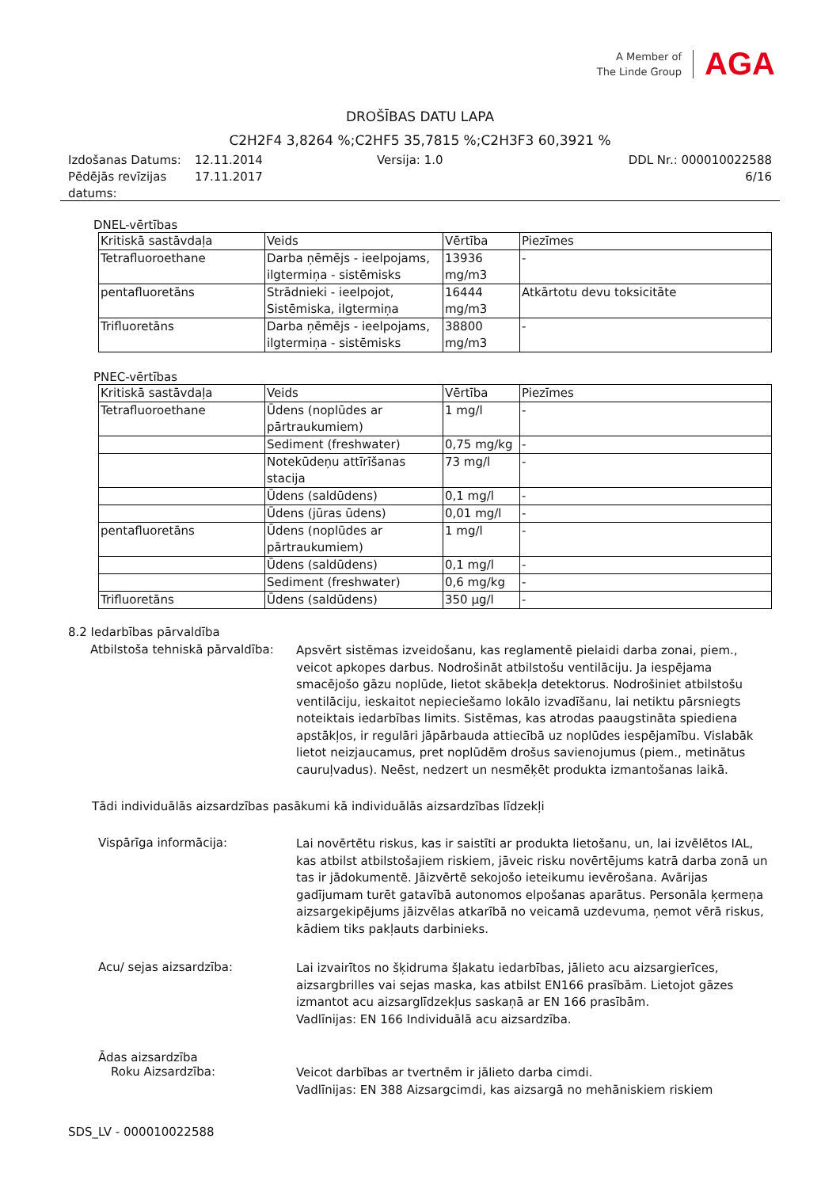A Member of
The Linde Group
AGA
DROŠĪBAS DATU LAPA
C2H2F4 3,8264 %;C2HF5 35,7815 %;C2H3F3 60,3921 %
| Izdošanas Datums: | 12.11.2014 | Versija: 1.0 | DDL Nr.: 000010022588 |
| Pēdējās revīzijas datums: | 17.11.2017 | | 6/16 |
DNEL-vērtības
| Kritiskā sastāvdaļa | Veids | Vērtība | Piezīmes |
| --- | --- | --- | --- |
| Tetrafluoroethane | Darba ņēmējs - ieelpojams, ilgtermiņa - sistēmisks | 13936 mg/m3 | - |
| pentafluoretāns | Strādnieki - ieelpojot, Sistēmiska, ilgtermiņa | 16444 mg/m3 | Atkārtotu devu toksicitāte |
| Trifluoretāns | Darba ņēmējs - ieelpojams, ilgtermiņa - sistēmisks | 38800 mg/m3 | - |
PNEC-vērtības
| Kritiskā sastāvdaļa | Veids | Vērtība | Piezīmes |
| --- | --- | --- | --- |
| Tetrafluoroethane | Ūdens (noplūdes ar pārtraukumiem) | 1 mg/l | - |
| | Sediment (freshwater) | 0,75 mg/kg | - |
| | Notekūdeņu attīrīšanas stacija | 73 mg/l | - |
| | Ūdens (saldūdens) | 0,1 mg/l | - |
| | Ūdens (jūras ūdens) | 0,01 mg/l | - |
| pentafluoretāns | Ūdens (noplūdes ar pārtraukumiem) | 1 mg/l | - |
| | Ūdens (saldūdens) | 0,1 mg/l | - |
| | Sediment (freshwater) | 0,6 mg/kg | - |
| Trifluoretāns | Ūdens (saldūdens) | 350 µg/l | - |
8.2 Iedarbības pārvaldība
Atbilstoša tehniskā pārvaldība:
Apsvērt sistēmas izveidošanu, kas reglamentē pielaidi darba zonai, piem., veicot apkopes darbus. Nodrošināt atbilstošu ventilāciju. Ja iespējama smacējošo gāzu noplūde, lietot skābekļa detektorus. Nodrošiniet atbilstošu ventilāciju, ieskaitot nepieciešamo lokālo izvadīšanu, lai netiktu pārsniegts noteiktais iedarbības limits. Sistēmas, kas atrodas paaugstināta spiediena apstākļos, ir regulāri jāpārbauda attiecībā uz noplūdes iespējamību. Vislabāk lietot neizjaucamus, pret noplūdēm drošus savienojumus (piem., metinātus cauruļvadus). Neēst, nedzert un nesmēķēt produkta izmantošanas laikā.
Tādi individuālās aizsardzības pasākumi kā individuālās aizsardzības līdzekļi
Vispārīga informācija:
Lai novērtētu riskus, kas ir saistīti ar produkta lietošanu, un, lai izvēlētos IAL, kas atbilst atbilstošajiem riskiem, jāveic risku novērtējums katrā darba zonā un tas ir jādokumentē. Jāizvērtē sekojošo ieteikumu ievērošana. Avārijas gadījumam turēt gatavībā autonomos elpošanas aparātus. Personāla ķermeņa aizsargekipējums jāizvēlas atkarībā no veicamā uzdevuma, ņemot vērā riskus, kādiem tiks pakļauts darbinieks.
Acu/ sejas aizsardzība:
Lai izvairītos no šķidruma šļakatu iedarbības, jālieto acu aizsargierīces, aizsargbrilles vai sejas maska, kas atbilst EN166 prasībām. Lietojot gāzes izmantot acu aizsarglīdzekļus saskaņā ar EN 166 prasībām.
Vadlīnijas: EN 166 Individuālā acu aizsardzība.
Ādas aizsardzība
Roku Aizsardzība:
Veicot darbības ar tvertnēm ir jālieto darba cimdi.
Vadlīnijas: EN 388 Aizsargcimdi, kas aizsargā no mehāniskiem riskiem
SDS_LV - 000010022588